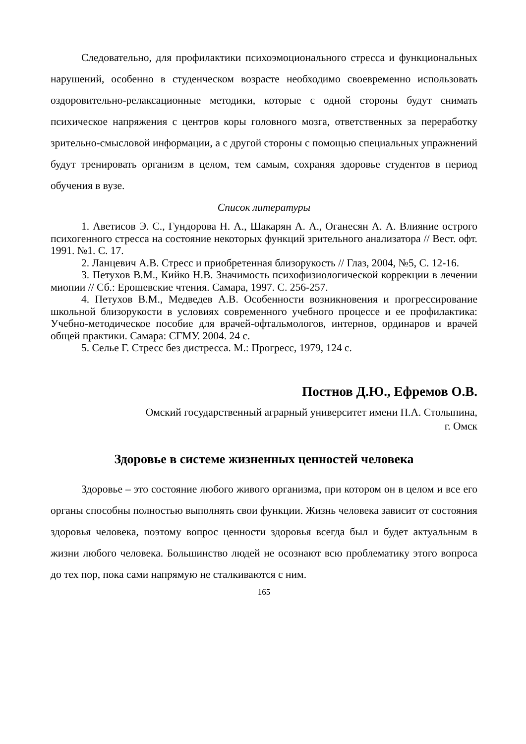Следовательно, для профилактики психоэмоционального стресса и функциональных нарушений, особенно в студенческом возрасте необходимо своевременно использовать оздоровительно-релаксационные методики, которые с одной стороны будут снимать психическое напряжения с центров коры головного мозга, ответственных за переработку зрительно-смысловой информации, а с другой стороны с помощью специальных упражнений будут тренировать организм в целом, тем самым, сохраняя здоровье студентов в период обучения в вузе.
Список литературы
1. Аветисов Э. С., Гундорова Н. А., Шакарян А. А., Оганесян А. А. Влияние острого психогенного стресса на состояние некоторых функций зрительного анализатора // Вест. офт. 1991. №1. С. 17.
2. Ланцевич А.В. Стресс и приобретенная близорукость // Глаз, 2004, №5, С. 12-16.
3. Петухов В.М., Кийко Н.В. Значимость психофизиологической коррекции в лечении миопии // Сб.: Ерошевские чтения. Самара, 1997. С. 256-257.
4. Петухов В.М., Медведев А.В. Особенности возникновения и прогрессирование школьной близорукости в условиях современного учебного процессе и ее профилактика: Учебно-методическое пособие для врачей-офтальмологов, интернов, ординаров и врачей общей практики. Самара: СГМУ. 2004. 24 с.
5. Селье Г. Стресс без дистресса. М.: Прогресс, 1979, 124 с.
Постнов Д.Ю., Ефремов О.В.
Омский государственный аграрный университет имени П.А. Столыпина,
г. Омск
Здоровье в системе жизненных ценностей человека
Здоровье – это состояние любого живого организма, при котором он в целом и все его органы способны полностью выполнять свои функции. Жизнь человека зависит от состояния здоровья человека, поэтому вопрос ценности здоровья всегда был и будет актуальным в жизни любого человека. Большинство людей не осознают всю проблематику этого вопроса до тех пор, пока сами напрямую не сталкиваются с ним.
165